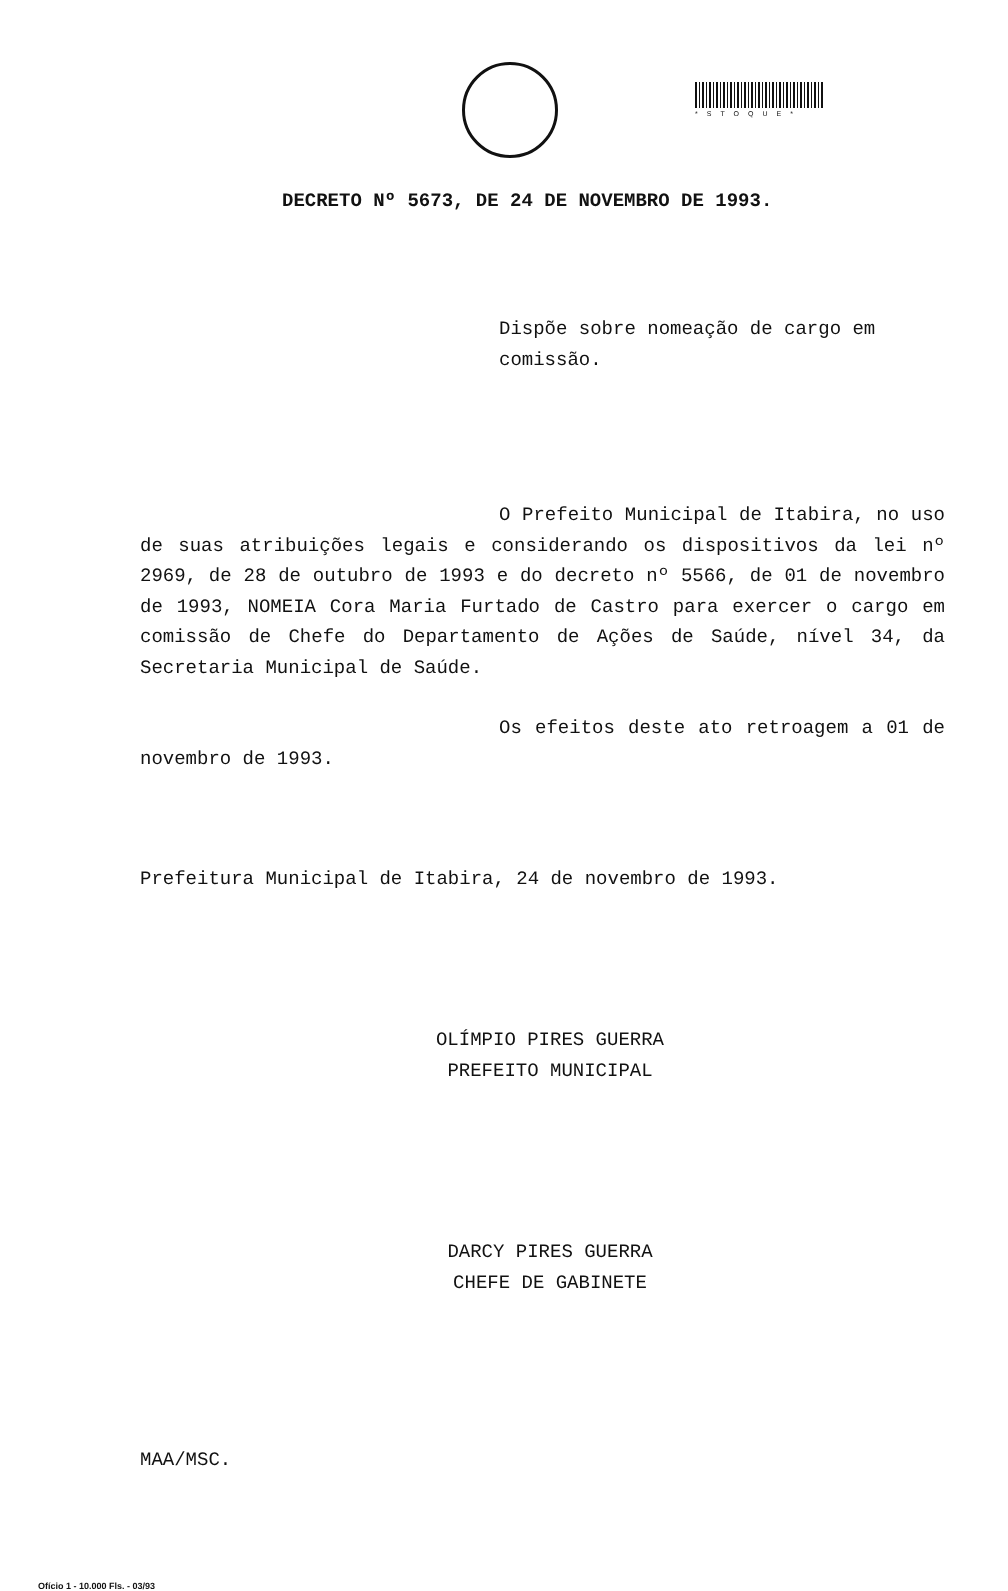*STOQUE*
DECRETO Nº 5673, DE 24 DE NOVEMBRO DE 1993.
Dispõe sobre nomeação de cargo em comissão.
O Prefeito Municipal de Itabira, no uso de suas atribuições legais e considerando os dispositivos da lei nº 2969, de 28 de outubro de 1993 e do decreto nº 5566, de 01 de novembro de 1993, NOMEIA Cora Maria Furtado de Castro para exercer o cargo em comissão de Chefe do Departamento de Ações de Saúde, nível 34, da Secretaria Municipal de Saúde.
Os efeitos deste ato retroagem a 01 de novembro de 1993.
Prefeitura Municipal de Itabira, 24 de novembro de 1993.
OLÍMPIO PIRES GUERRA
PREFEITO MUNICIPAL
DARCY PIRES GUERRA
CHEFE DE GABINETE
MAA/MSC.
Ofício 1 - 10.000 Fls. - 03/93